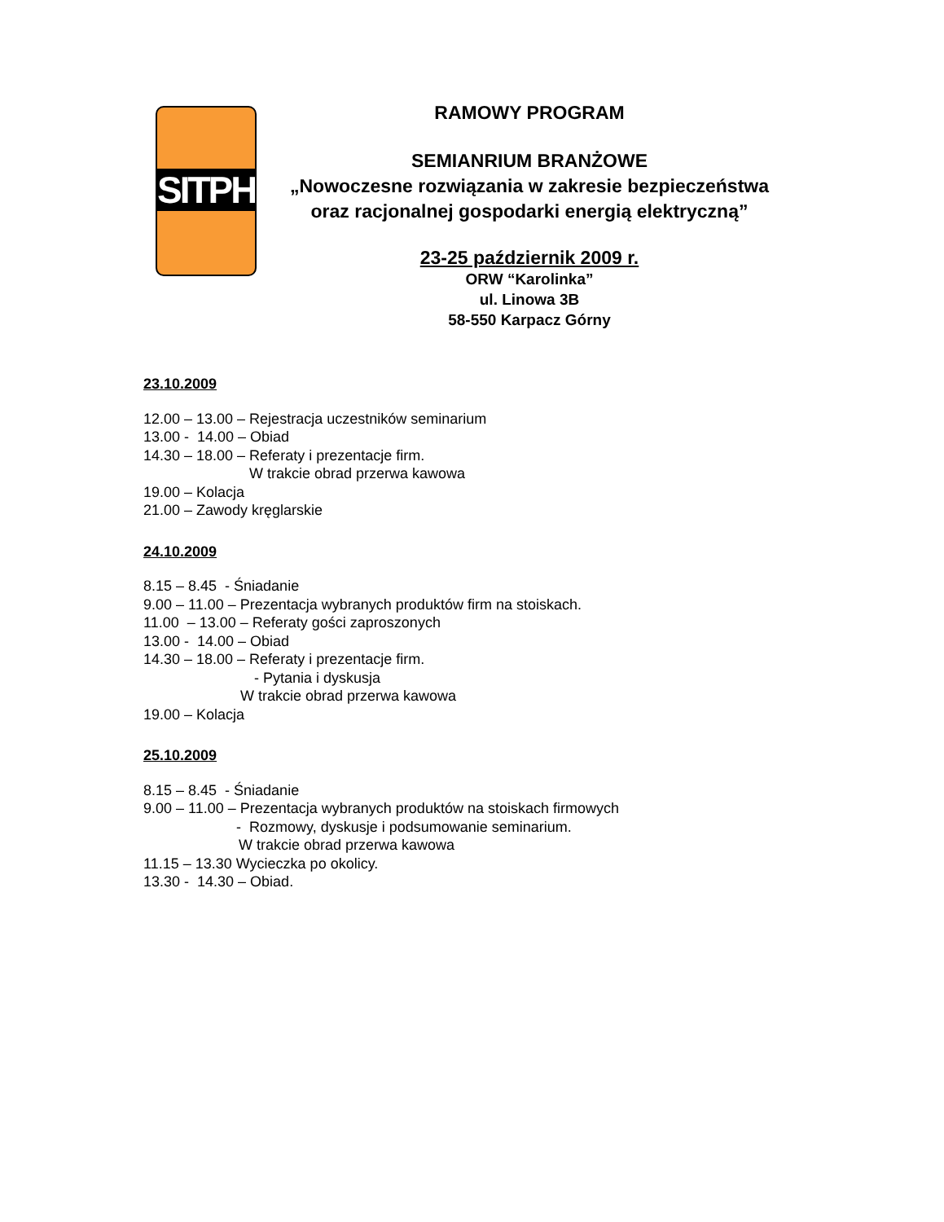SITPH
RAMOWY PROGRAM
SEMIANRIUM BRANŻOWE
„Nowoczesne rozwiązania w zakresie bezpieczeństwa oraz racjonalnej gospodarki energią elektryczną”
23-25 październik 2009 r.
ORW “Karolinka”
ul. Linowa 3B
58-550 Karpacz Górny
23.10.2009
12.00 – 13.00 – Rejestracja uczestników seminarium
13.00 - 14.00 – Obiad
14.30 – 18.00 – Referaty i prezentacje firm.
W trakcie obrad przerwa kawowa
19.00 – Kolacja
21.00 – Zawody kręglarskie
24.10.2009
8.15 – 8.45 - Śniadanie
9.00 – 11.00 – Prezentacja wybranych produktów firm na stoiskach.
11.00 – 13.00 – Referaty gości zaproszonych
13.00 - 14.00 – Obiad
14.30 – 18.00 – Referaty i prezentacje firm.
- Pytania i dyskusja
W trakcie obrad przerwa kawowa
19.00 – Kolacja
25.10.2009
8.15 – 8.45 - Śniadanie
9.00 – 11.00 – Prezentacja wybranych produktów na stoiskach firmowych
- Rozmowy, dyskusje i podsumowanie seminarium.
W trakcie obrad przerwa kawowa
11.15 – 13.30 Wycieczka po okolicy.
13.30 - 14.30 – Obiad.